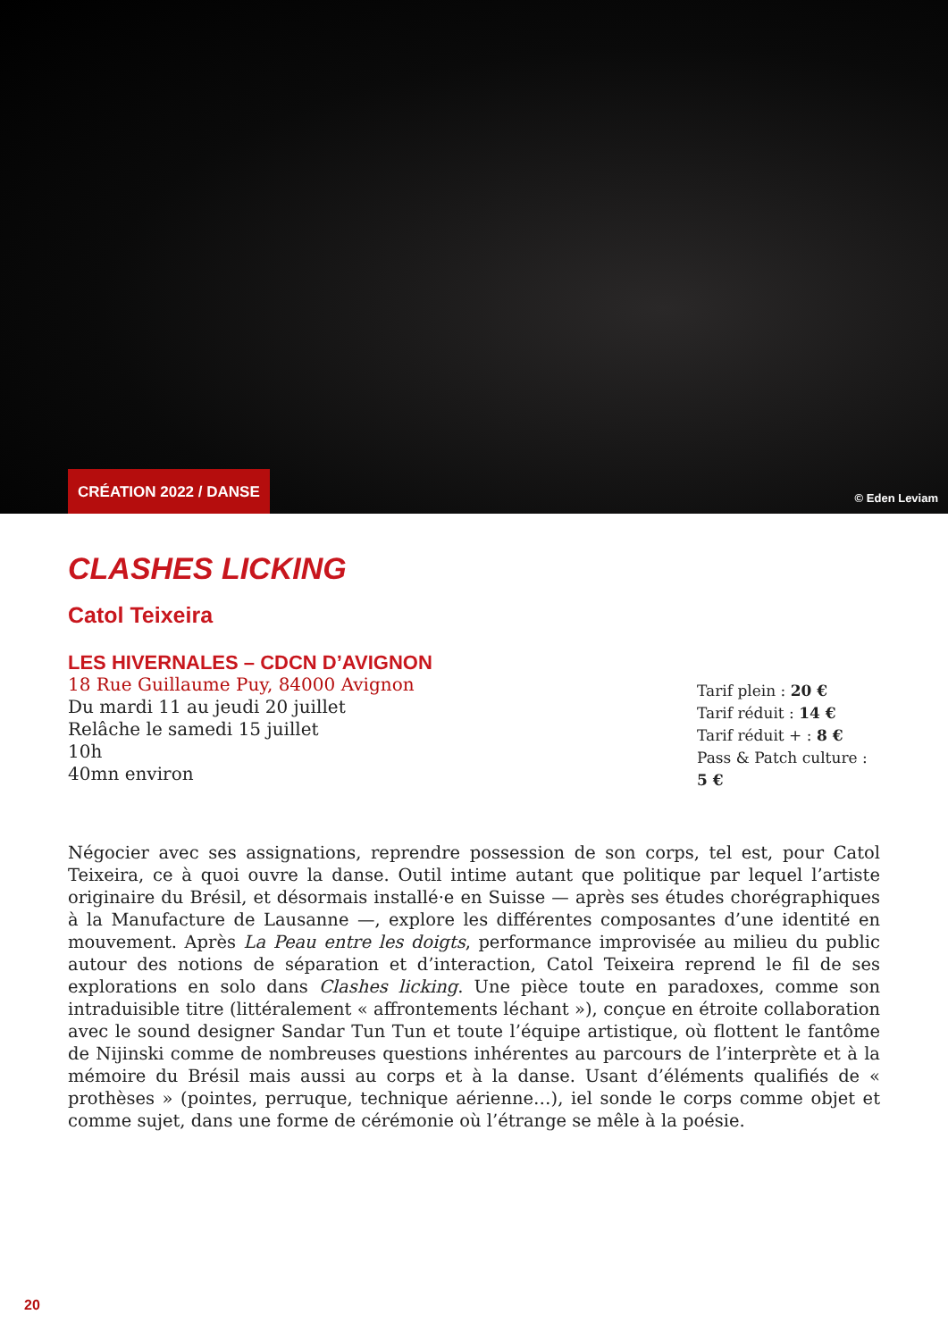CRÉATION 2022 / DANSE
© Eden Leviam
CLASHES LICKING
Catol Teixeira
LES HIVERNALES – CDCN D’AVIGNON
18 Rue Guillaume Puy, 84000 Avignon
Du mardi 11 au jeudi 20 juillet
Relâche le samedi 15 juillet
10h
40mn environ
Tarif plein : 20 €
Tarif réduit : 14 €
Tarif réduit + : 8 €
Pass & Patch culture : 5 €
Négocier avec ses assignations, reprendre possession de son corps, tel est, pour Catol Teixeira, ce à quoi ouvre la danse. Outil intime autant que politique par lequel l’artiste originaire du Brésil, et désormais installé·e en Suisse — après ses études chorégraphiques à la Manufacture de Lausanne —, explore les différentes composantes d’une identité en mouvement. Après La Peau entre les doigts, performance improvisée au milieu du public autour des notions de séparation et d’interaction, Catol Teixeira reprend le fil de ses explorations en solo dans Clashes licking. Une pièce toute en paradoxes, comme son intraduisible titre (littéralement « affrontements léchant »), conçue en étroite collaboration avec le sound designer Sandar Tun Tun et toute l’équipe artistique, où flottent le fantôme de Nijinski comme de nombreuses questions inhérentes au parcours de l’interprète et à la mémoire du Brésil mais aussi au corps et à la danse. Usant d’éléments qualifiés de « prothèses » (pointes, perruque, technique aérienne…), iel sonde le corps comme objet et comme sujet, dans une forme de cérémonie où l’étrange se mêle à la poésie.
20